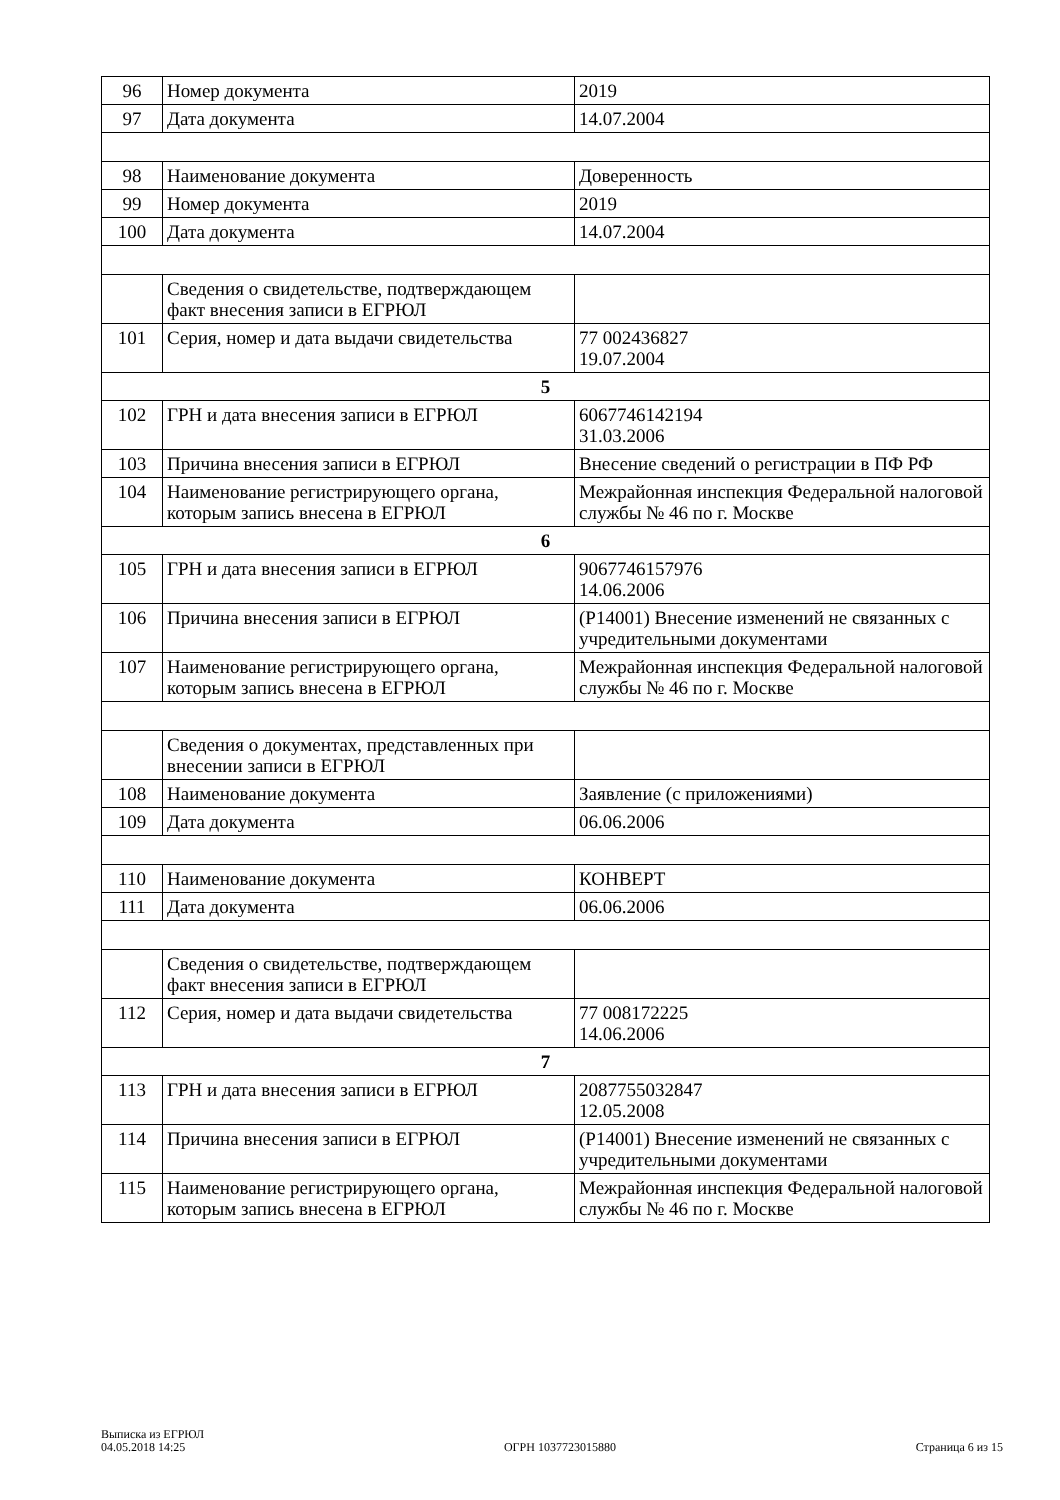| 96 | Номер документа | 2019 |
| 97 | Дата документа | 14.07.2004 |
| 98 | Наименование документа | Доверенность |
| 99 | Номер документа | 2019 |
| 100 | Дата документа | 14.07.2004 |
| | Сведения о свидетельстве, подтверждающем факт внесения записи в ЕГРЮЛ | |
| 101 | Серия, номер и дата выдачи свидетельства | 77 002436827 19.07.2004 |
| 5 | | |
| 102 | ГРН и дата внесения записи в ЕГРЮЛ | 6067746142194 31.03.2006 |
| 103 | Причина внесения записи в ЕГРЮЛ | Внесение сведений о регистрации в ПФ РФ |
| 104 | Наименование регистрирующего органа, которым запись внесена в ЕГРЮЛ | Межрайонная инспекция Федеральной налоговой службы № 46 по г. Москве |
| 6 | | |
| 105 | ГРН и дата внесения записи в ЕГРЮЛ | 9067746157976 14.06.2006 |
| 106 | Причина внесения записи в ЕГРЮЛ | (Р14001) Внесение изменений не связанных с учредительными документами |
| 107 | Наименование регистрирующего органа, которым запись внесена в ЕГРЮЛ | Межрайонная инспекция Федеральной налоговой службы № 46 по г. Москве |
| | Сведения о документах, представленных при внесении записи в ЕГРЮЛ | |
| 108 | Наименование документа | Заявление (с приложениями) |
| 109 | Дата документа | 06.06.2006 |
| 110 | Наименование документа | КОНВЕРТ |
| 111 | Дата документа | 06.06.2006 |
| | Сведения о свидетельстве, подтверждающем факт внесения записи в ЕГРЮЛ | |
| 112 | Серия, номер и дата выдачи свидетельства | 77 008172225 14.06.2006 |
| 7 | | |
| 113 | ГРН и дата внесения записи в ЕГРЮЛ | 2087755032847 12.05.2008 |
| 114 | Причина внесения записи в ЕГРЮЛ | (Р14001) Внесение изменений не связанных с учредительными документами |
| 115 | Наименование регистрирующего органа, которым запись внесена в ЕГРЮЛ | Межрайонная инспекция Федеральной налоговой службы № 46 по г. Москве |
Выписка из ЕГРЮЛ
04.05.2018 14:25
ОГРН 1037723015880
Страница 6 из 15